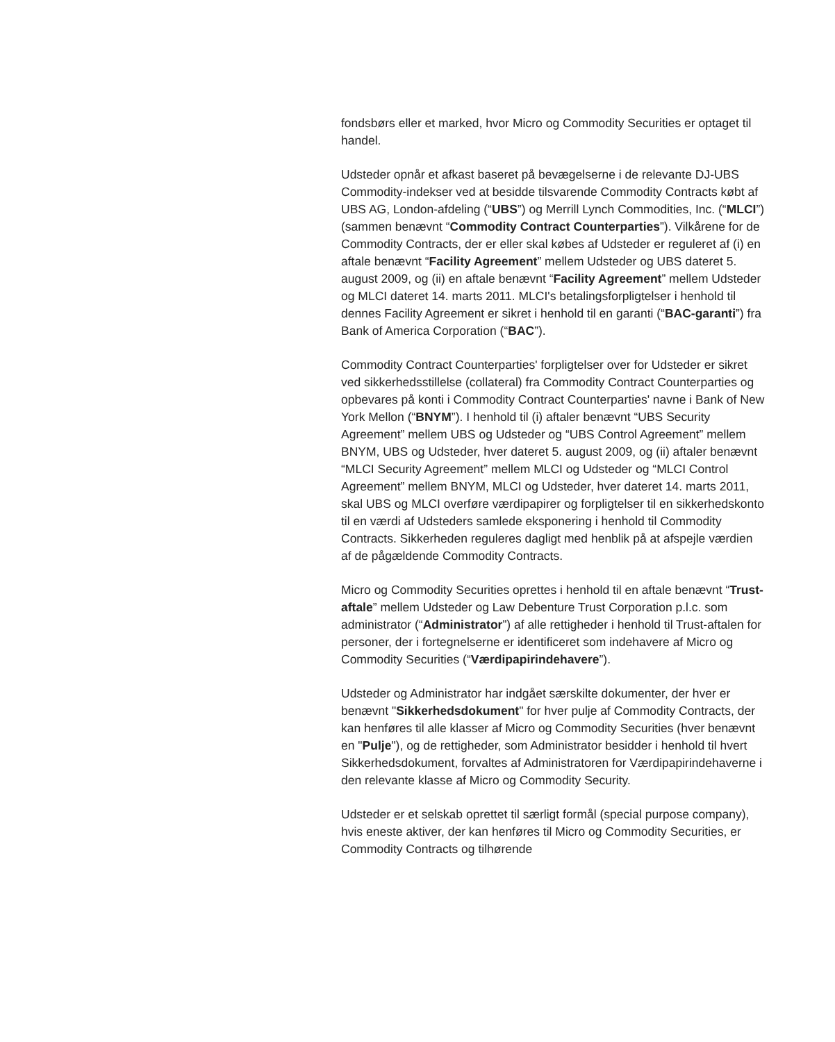fondsbørs eller et marked, hvor Micro og Commodity Securities er optaget til handel.
Udsteder opnår et afkast baseret på bevægelserne i de relevante DJ-UBS Commodity-indekser ved at besidde tilsvarende Commodity Contracts købt af UBS AG, London-afdeling (“UBS”) og Merrill Lynch Commodities, Inc. (“MLCI”) (sammen benævnt “Commodity Contract Counterparties”). Vilkårene for de Commodity Contracts, der er eller skal købes af Udsteder er reguleret af (i) en aftale benævnt “Facility Agreement” mellem Udsteder og UBS dateret 5. august 2009, og (ii) en aftale benævnt “Facility Agreement” mellem Udsteder og MLCI dateret 14. marts 2011. MLCI's betalingsforpligtelser i henhold til dennes Facility Agreement er sikret i henhold til en garanti (“BAC-garanti”) fra Bank of America Corporation (“BAC”).
Commodity Contract Counterparties' forpligtelser over for Udsteder er sikret ved sikkerhedsstillelse (collateral) fra Commodity Contract Counterparties og opbevares på konti i Commodity Contract Counterparties' navne i Bank of New York Mellon (“BNYM”). I henhold til (i) aftaler benævnt “UBS Security Agreement” mellem UBS og Udsteder og “UBS Control Agreement” mellem BNYM, UBS og Udsteder, hver dateret 5. august 2009, og (ii) aftaler benævnt “MLCI Security Agreement” mellem MLCI og Udsteder og “MLCI Control Agreement” mellem BNYM, MLCI og Udsteder, hver dateret 14. marts 2011, skal UBS og MLCI overføre værdipapirer og forpligtelser til en sikkerhedskonto til en værdi af Udsteders samlede eksponering i henhold til Commodity Contracts. Sikkerheden reguleres dagligt med henblik på at afspejle værdien af de pågældende Commodity Contracts.
Micro og Commodity Securities oprettes i henhold til en aftale benævnt “Trust-aftale” mellem Udsteder og Law Debenture Trust Corporation p.l.c. som administrator (“Administrator”) af alle rettigheder i henhold til Trust-aftalen for personer, der i fortegnelserne er identificeret som indehavere af Micro og Commodity Securities (“Værdipapirindehavere”).
Udsteder og Administrator har indgået særskilte dokumenter, der hver er benævnt "Sikkerhedsdokument" for hver pulje af Commodity Contracts, der kan henføres til alle klasser af Micro og Commodity Securities (hver benævnt en "Pulje"), og de rettigheder, som Administrator besidder i henhold til hvert Sikkerhedsdokument, forvaltes af Administratoren for Værdipapirindehaverne i den relevante klasse af Micro og Commodity Security.
Udsteder er et selskab oprettet til særligt formål (special purpose company), hvis eneste aktiver, der kan henføres til Micro og Commodity Securities, er Commodity Contracts og tilhørende